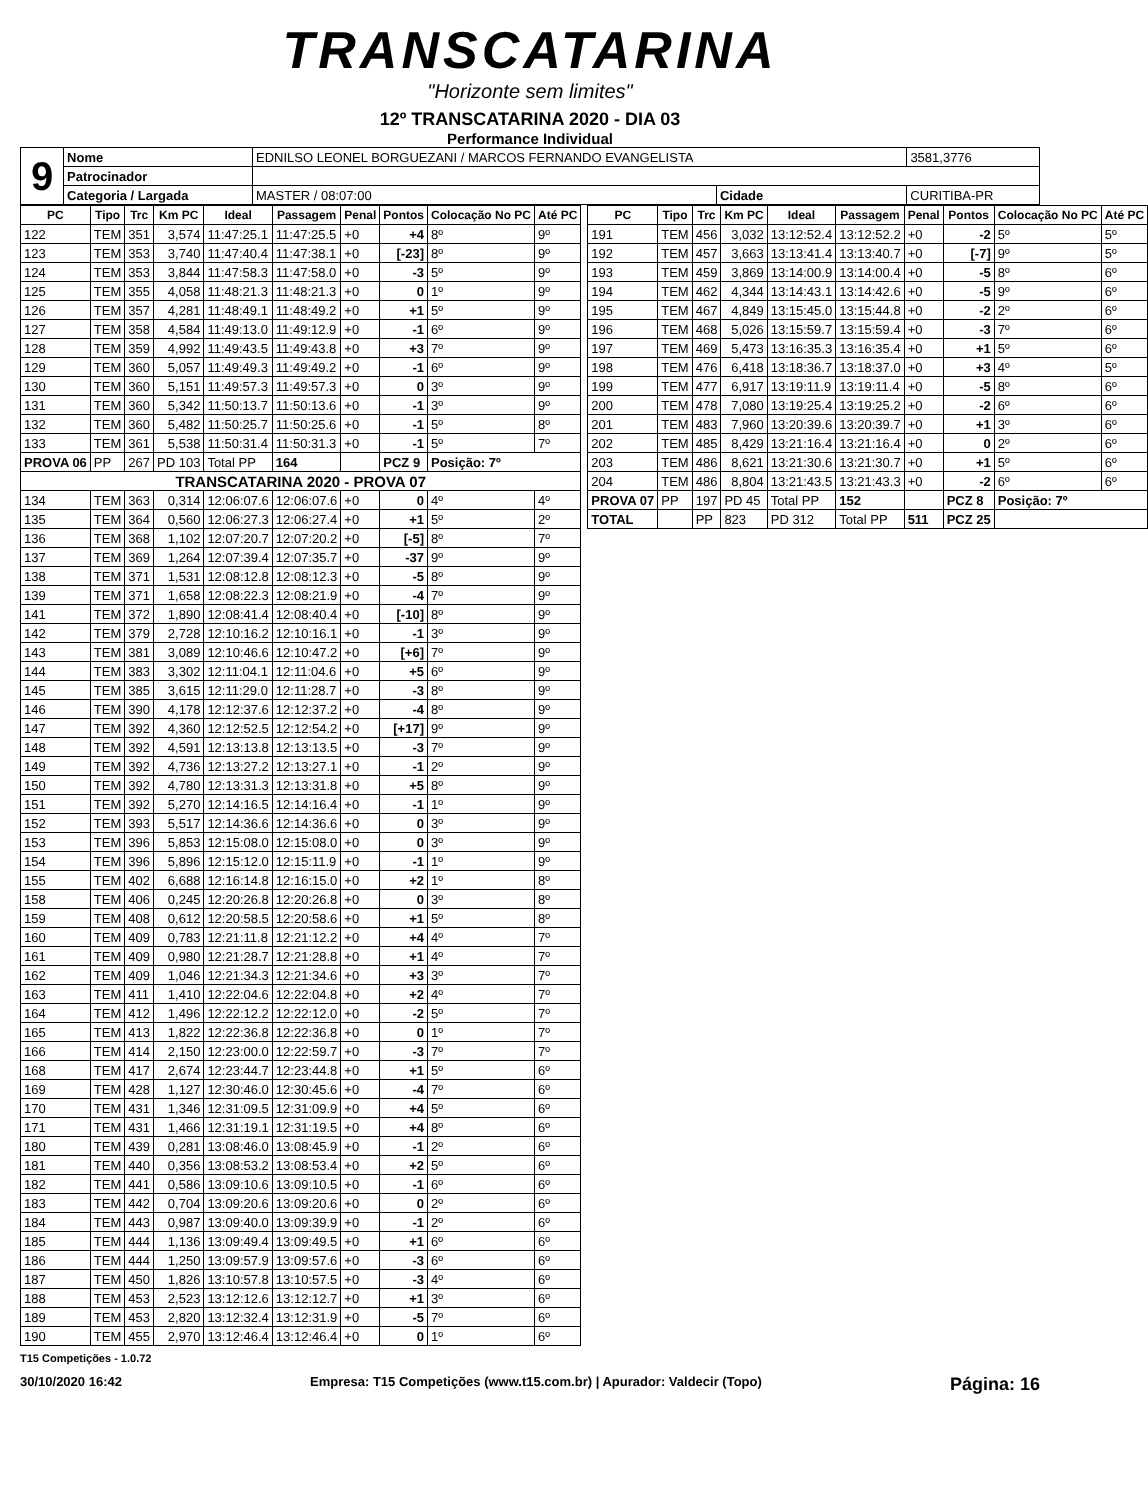TRANSCATARINA
"Horizonte sem limites"
12º TRANSCATARINA 2020 - DIA 03
Performance Individual
| 9 | Nome | EDNILSO LEONEL BORGUEZANI / MARCOS FERNANDO EVANGELISTA | | | 3581,3776 |
| | Patrocinador | | | | |
| | Categoria / Largada | MASTER / 08:07:00 | Cidade | CURITIBA-PR | |
| PC | Tipo | Trc | Km PC | Ideal | Passagem | Penal | Pontos | Colocação No PC | Até PC |
| --- | --- | --- | --- | --- | --- | --- | --- | --- | --- |
| 122 | TEM | 351 | 3,574 | 11:47:25.1 | 11:47:25.5 | +0 | +4 | 8º | 9º |
| 123 | TEM | 353 | 3,740 | 11:47:40.4 | 11:47:38.1 | +0 | [-23] | 8º | 9º |
| 124 | TEM | 353 | 3,844 | 11:47:58.3 | 11:47:58.0 | +0 | -3 | 5º | 9º |
| 125 | TEM | 355 | 4,058 | 11:48:21.3 | 11:48:21.3 | +0 | 0 | 1º | 9º |
| 126 | TEM | 357 | 4,281 | 11:48:49.1 | 11:48:49.2 | +0 | +1 | 5º | 9º |
| 127 | TEM | 358 | 4,584 | 11:49:13.0 | 11:49:12.9 | +0 | -1 | 6º | 9º |
| 128 | TEM | 359 | 4,992 | 11:49:43.5 | 11:49:43.8 | +0 | +3 | 7º | 9º |
| 129 | TEM | 360 | 5,057 | 11:49:49.3 | 11:49:49.2 | +0 | -1 | 6º | 9º |
| 130 | TEM | 360 | 5,151 | 11:49:57.3 | 11:49:57.3 | +0 | 0 | 3º | 9º |
| 131 | TEM | 360 | 5,342 | 11:50:13.7 | 11:50:13.6 | +0 | -1 | 3º | 9º |
| 132 | TEM | 360 | 5,482 | 11:50:25.7 | 11:50:25.6 | +0 | -1 | 5º | 8º |
| 133 | TEM | 361 | 5,538 | 11:50:31.4 | 11:50:31.3 | +0 | -1 | 5º | 7º |
| PROVA 06 | PP | 267 | PD 103 | Total PP | 164 | | PCZ 9 | Posição: 7º | |
| TRANSCATARINA 2020 - PROVA 07 | | | | | | | | | |
| 134 | TEM | 363 | 0,314 | 12:06:07.6 | 12:06:07.6 | +0 | 0 | 4º | 4º |
| 135 | TEM | 364 | 0,560 | 12:06:27.3 | 12:06:27.4 | +0 | +1 | 5º | 2º |
| 136 | TEM | 368 | 1,102 | 12:07:20.7 | 12:07:20.2 | +0 | [-5] | 8º | 7º |
| 137 | TEM | 369 | 1,264 | 12:07:39.4 | 12:07:35.7 | +0 | -37 | 9º | 9º |
| 138 | TEM | 371 | 1,531 | 12:08:12.8 | 12:08:12.3 | +0 | -5 | 8º | 9º |
| 139 | TEM | 371 | 1,658 | 12:08:22.3 | 12:08:21.9 | +0 | -4 | 7º | 9º |
| 141 | TEM | 372 | 1,890 | 12:08:41.4 | 12:08:40.4 | +0 | [-10] | 8º | 9º |
| 142 | TEM | 379 | 2,728 | 12:10:16.2 | 12:10:16.1 | +0 | -1 | 3º | 9º |
| 143 | TEM | 381 | 3,089 | 12:10:46.6 | 12:10:47.2 | +0 | [+6] | 7º | 9º |
| 144 | TEM | 383 | 3,302 | 12:11:04.1 | 12:11:04.6 | +0 | +5 | 6º | 9º |
| 145 | TEM | 385 | 3,615 | 12:11:29.0 | 12:11:28.7 | +0 | -3 | 8º | 9º |
| 146 | TEM | 390 | 4,178 | 12:12:37.6 | 12:12:37.2 | +0 | -4 | 8º | 9º |
| 147 | TEM | 392 | 4,360 | 12:12:52.5 | 12:12:54.2 | +0 | [+17] | 9º | 9º |
| 148 | TEM | 392 | 4,591 | 12:13:13.8 | 12:13:13.5 | +0 | -3 | 7º | 9º |
| 149 | TEM | 392 | 4,736 | 12:13:27.2 | 12:13:27.1 | +0 | -1 | 2º | 9º |
| 150 | TEM | 392 | 4,780 | 12:13:31.3 | 12:13:31.8 | +0 | +5 | 8º | 9º |
| 151 | TEM | 392 | 5,270 | 12:14:16.5 | 12:14:16.4 | +0 | -1 | 1º | 9º |
| 152 | TEM | 393 | 5,517 | 12:14:36.6 | 12:14:36.6 | +0 | 0 | 3º | 9º |
| 153 | TEM | 396 | 5,853 | 12:15:08.0 | 12:15:08.0 | +0 | 0 | 3º | 9º |
| 154 | TEM | 396 | 5,896 | 12:15:12.0 | 12:15:11.9 | +0 | -1 | 1º | 9º |
| 155 | TEM | 402 | 6,688 | 12:16:14.8 | 12:16:15.0 | +0 | +2 | 1º | 8º |
| 158 | TEM | 406 | 0,245 | 12:20:26.8 | 12:20:26.8 | +0 | 0 | 3º | 8º |
| 159 | TEM | 408 | 0,612 | 12:20:58.5 | 12:20:58.6 | +0 | +1 | 5º | 8º |
| 160 | TEM | 409 | 0,783 | 12:21:11.8 | 12:21:12.2 | +0 | +4 | 4º | 7º |
| 161 | TEM | 409 | 0,980 | 12:21:28.7 | 12:21:28.8 | +0 | +1 | 4º | 7º |
| 162 | TEM | 409 | 1,046 | 12:21:34.3 | 12:21:34.6 | +0 | +3 | 3º | 7º |
| 163 | TEM | 411 | 1,410 | 12:22:04.6 | 12:22:04.8 | +0 | +2 | 4º | 7º |
| 164 | TEM | 412 | 1,496 | 12:22:12.2 | 12:22:12.0 | +0 | -2 | 5º | 7º |
| 165 | TEM | 413 | 1,822 | 12:22:36.8 | 12:22:36.8 | +0 | 0 | 1º | 7º |
| 166 | TEM | 414 | 2,150 | 12:23:00.0 | 12:22:59.7 | +0 | -3 | 7º | 7º |
| 168 | TEM | 417 | 2,674 | 12:23:44.7 | 12:23:44.8 | +0 | +1 | 5º | 6º |
| 169 | TEM | 428 | 1,127 | 12:30:46.0 | 12:30:45.6 | +0 | -4 | 7º | 6º |
| 170 | TEM | 431 | 1,346 | 12:31:09.5 | 12:31:09.9 | +0 | +4 | 5º | 6º |
| 171 | TEM | 431 | 1,466 | 12:31:19.1 | 12:31:19.5 | +0 | +4 | 8º | 6º |
| 180 | TEM | 439 | 0,281 | 13:08:46.0 | 13:08:45.9 | +0 | -1 | 2º | 6º |
| 181 | TEM | 440 | 0,356 | 13:08:53.2 | 13:08:53.4 | +0 | +2 | 5º | 6º |
| 182 | TEM | 441 | 0,586 | 13:09:10.6 | 13:09:10.5 | +0 | -1 | 6º | 6º |
| 183 | TEM | 442 | 0,704 | 13:09:20.6 | 13:09:20.6 | +0 | 0 | 2º | 6º |
| 184 | TEM | 443 | 0,987 | 13:09:40.0 | 13:09:39.9 | +0 | -1 | 2º | 6º |
| 185 | TEM | 444 | 1,136 | 13:09:49.4 | 13:09:49.5 | +0 | +1 | 6º | 6º |
| 186 | TEM | 444 | 1,250 | 13:09:57.9 | 13:09:57.6 | +0 | -3 | 6º | 6º |
| 187 | TEM | 450 | 1,826 | 13:10:57.8 | 13:10:57.5 | +0 | -3 | 4º | 6º |
| 188 | TEM | 453 | 2,523 | 13:12:12.6 | 13:12:12.7 | +0 | +1 | 3º | 6º |
| 189 | TEM | 453 | 2,820 | 13:12:32.4 | 13:12:31.9 | +0 | -5 | 7º | 6º |
| 190 | TEM | 455 | 2,970 | 13:12:46.4 | 13:12:46.4 | +0 | 0 | 1º | 6º |
| PC | Tipo | Trc | Km PC | Ideal | Passagem | Penal | Pontos | Colocação No PC | Até PC |
| --- | --- | --- | --- | --- | --- | --- | --- | --- | --- |
| 191 | TEM | 456 | 3,032 | 13:12:52.4 | 13:12:52.2 | +0 | -2 | 5º | 5º |
| 192 | TEM | 457 | 3,663 | 13:13:41.4 | 13:13:40.7 | +0 | [-7] | 9º | 5º |
| 193 | TEM | 459 | 3,869 | 13:14:00.9 | 13:14:00.4 | +0 | -5 | 8º | 6º |
| 194 | TEM | 462 | 4,344 | 13:14:43.1 | 13:14:42.6 | +0 | -5 | 9º | 6º |
| 195 | TEM | 467 | 4,849 | 13:15:45.0 | 13:15:44.8 | +0 | -2 | 2º | 6º |
| 196 | TEM | 468 | 5,026 | 13:15:59.7 | 13:15:59.4 | +0 | -3 | 7º | 6º |
| 197 | TEM | 469 | 5,473 | 13:16:35.3 | 13:16:35.4 | +0 | +1 | 5º | 6º |
| 198 | TEM | 476 | 6,418 | 13:18:36.7 | 13:18:37.0 | +0 | +3 | 4º | 5º |
| 199 | TEM | 477 | 6,917 | 13:19:11.9 | 13:19:11.4 | +0 | -5 | 8º | 6º |
| 200 | TEM | 478 | 7,080 | 13:19:25.4 | 13:19:25.2 | +0 | -2 | 6º | 6º |
| 201 | TEM | 483 | 7,960 | 13:20:39.6 | 13:20:39.7 | +0 | +1 | 3º | 6º |
| 202 | TEM | 485 | 8,429 | 13:21:16.4 | 13:21:16.4 | +0 | 0 | 2º | 6º |
| 203 | TEM | 486 | 8,621 | 13:21:30.6 | 13:21:30.7 | +0 | +1 | 5º | 6º |
| 204 | TEM | 486 | 8,804 | 13:21:43.5 | 13:21:43.3 | +0 | -2 | 6º | 6º |
| PROVA 07 | PP | 197 | PD 45 | Total PP | 152 | | PCZ 8 | Posição: 7º | |
| TOTAL | | PP | 823 | PD 312 | Total PP | 511 | PCZ 25 | | |
T15 Competições - 1.0.72
30/10/2020 16:42 Empresa: T15 Competições (www.t15.com.br) | Apurador: Valdecir (Topo) Página: 16